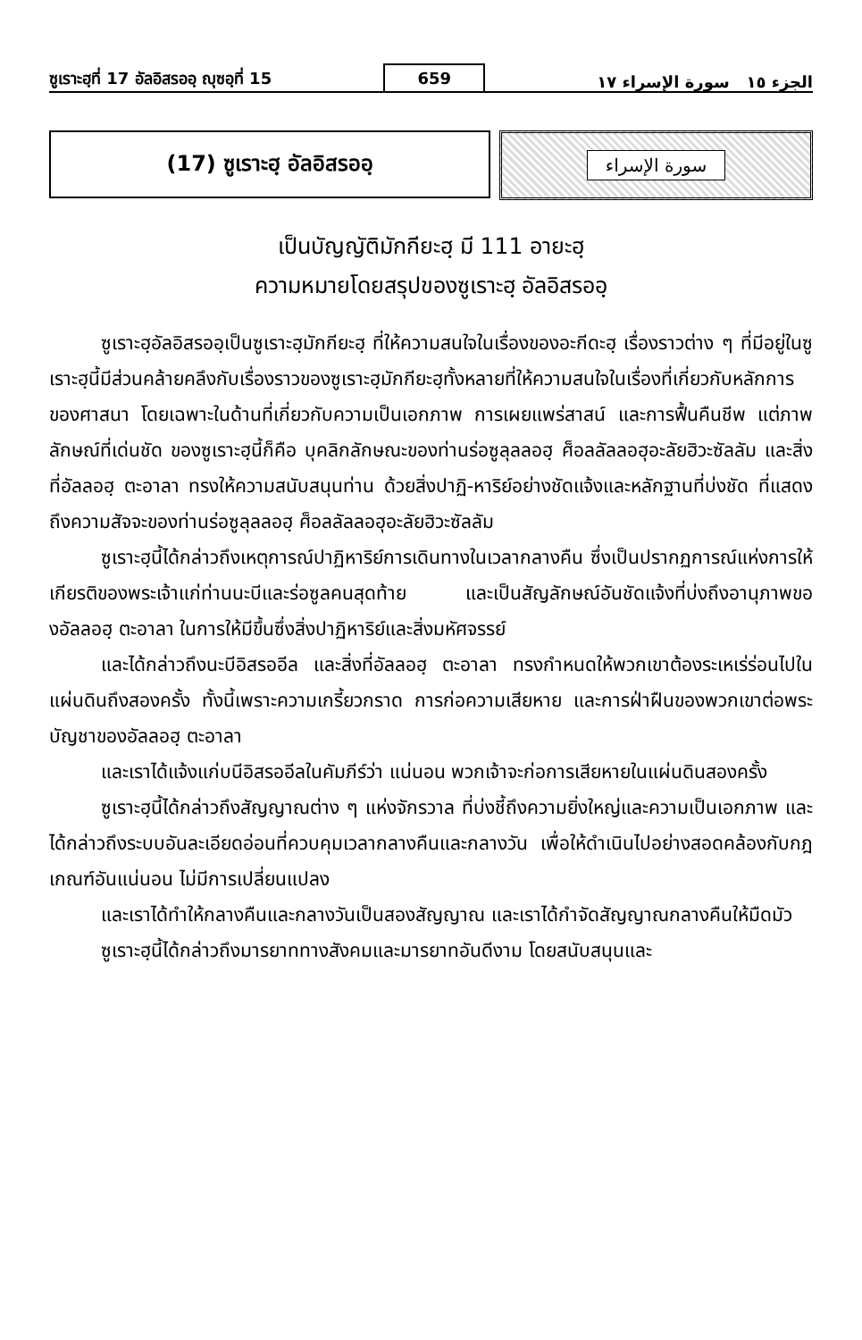ซูเราะฮฺที่ 17 อัลอิสรออฺ ญุซอฺที่ 15 659 الجزء ١٥ سورة الإسراء ١٧
(17) ซูเราะฮฺ อัลอิสรออฺ
سورة الإسراء
เป็นบัญญัติมักกียะฮฺ มี 111 อายะฮฺ
ความหมายโดยสรุปของซูเราะฮฺ อัลอิสรออฺ
ซูเราะฮฺอัลอิสรออฺเป็นซูเราะฮฺมักกียะฮฺ ที่ให้ความสนใจในเรื่องของอะกีดะฮฺ เรื่องราวต่าง ๆ ที่มีอยู่ในซูเราะฮฺนี้มีส่วนคล้ายคลึงกับเรื่องราวของซูเราะฮฺมักกียะฮฺทั้งหลายที่ให้ความสนใจในเรื่องที่เกี่ยวกับหลักการของศาสนา โดยเฉพาะในด้านที่เกี่ยวกับความเป็นเอกภาพ การเผยแพร่สาสน์ และการฟื้นคืนชีพ แต่ภาพลักษณ์ที่เด่นชัด ของซูเราะฮฺนี้ก็คือ บุคลิกลักษณะของท่านร่อซูลุลลอฮฺ ศ็อลลัลลอฮุอะลัยฮิวะซัลลัม และสิ่งที่อัลลอฮฺ ตะอาลา ทรงให้ความสนับสนุนท่าน ด้วยสิ่งปาฏิ-หาริย์อย่างชัดแจ้งและหลักฐานที่บ่งชัด ที่แสดงถึงความสัจจะของท่านร่อซูลุลลอฮฺ ศ็อลลัลลอฮุอะลัยฮิวะซัลลัม
ซูเราะฮฺนี้ได้กล่าวถึงเหตุการณ์ปาฏิหาริย์การเดินทางในเวลากลางคืน ซึ่งเป็นปรากฏการณ์แห่งการให้เกียรติของพระเจ้าแก่ท่านนะบีและร่อซูลคนสุดท้าย และเป็นสัญลักษณ์อันชัดแจ้งที่บ่งถึงอานุภาพของอัลลอฮฺ ตะอาลา ในการให้มีขึ้นซึ่งสิ่งปาฏิหาริย์และสิ่งมหัศจรรย์
และได้กล่าวถึงนะบีอิสรออีล และสิ่งที่อัลลอฮฺ ตะอาลา ทรงกำหนดให้พวกเขาต้องระเหเร่ร่อนไปในแผ่นดินถึงสองครั้ง ทั้งนี้เพราะความเกรี้ยวกราด การก่อความเสียหาย และการฝ่าฝืนของพวกเขาต่อพระบัญชาของอัลลอฮฺ ตะอาลา
และเราได้แจ้งแก่บนีอิสรออีลในคัมภีร์ว่า แน่นอน พวกเจ้าจะก่อการเสียหายในแผ่นดินสองครั้ง
ซูเราะฮฺนี้ได้กล่าวถึงสัญญาณต่าง ๆ แห่งจักรวาล ที่บ่งชี้ถึงความยิ่งใหญ่และความเป็นเอกภาพ และได้กล่าวถึงระบบอันละเอียดอ่อนที่ควบคุมเวลากลางคืนและกลางวัน เพื่อให้ดำเนินไปอย่างสอดคล้องกับกฎเกณฑ์อันแน่นอน ไม่มีการเปลี่ยนแปลง
และเราได้ทำให้กลางคืนและกลางวันเป็นสองสัญญาณ และเราได้กำจัดสัญญาณกลางคืนให้มืดมัว
ซูเราะฮฺนี้ได้กล่าวถึงมารยาททางสังคมและมารยาทอันดีงาม โดยสนับสนุนและ